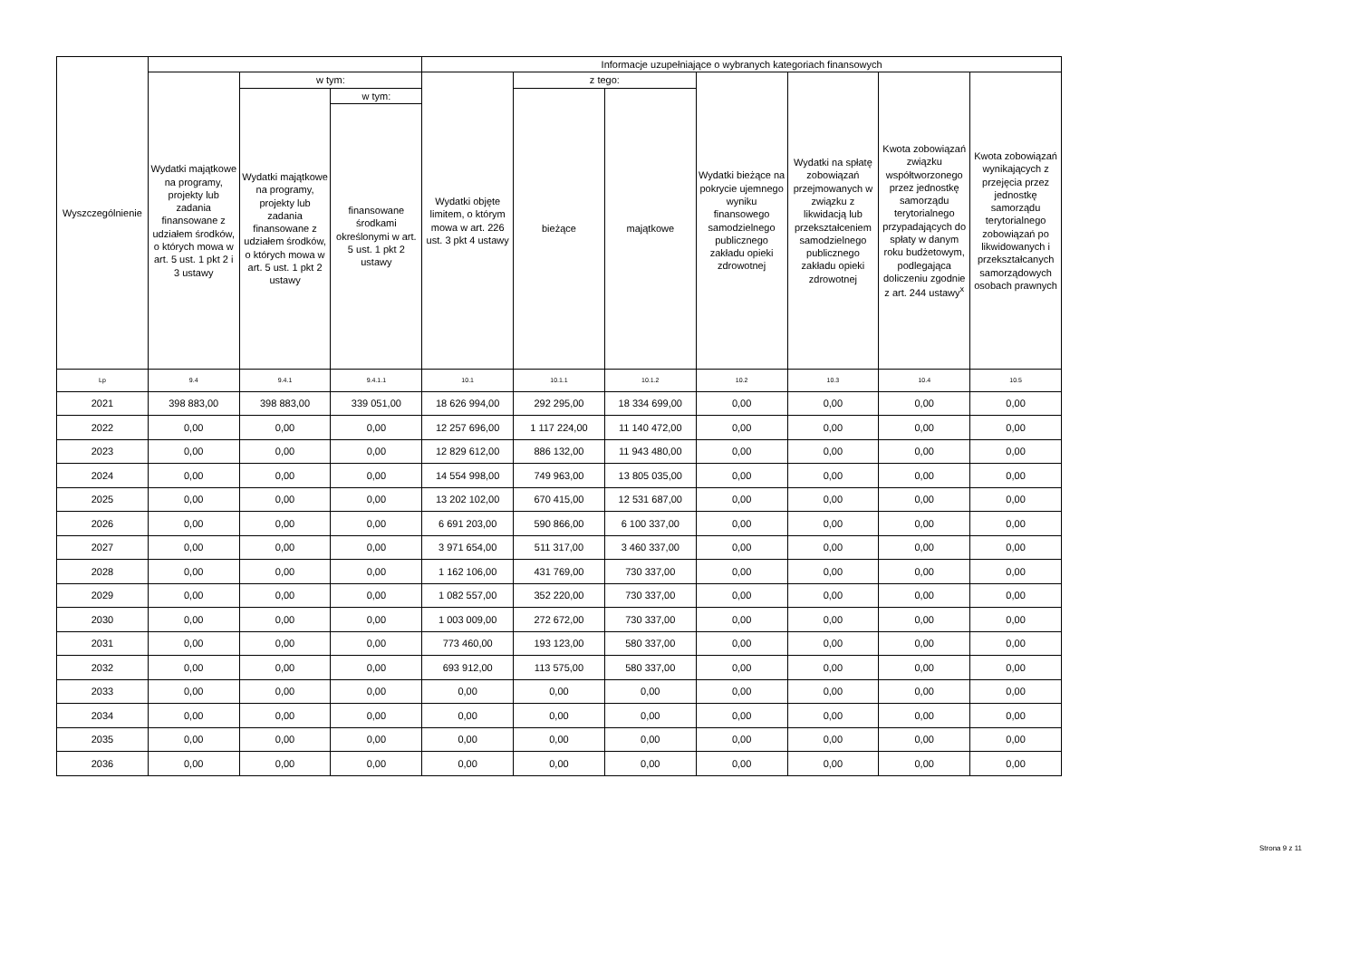| Wyszczególnienie | | | | Informacje uzupełniające o wybranych kategoriach finansowych | | | | | | |
| --- | --- | --- | --- | --- | --- | --- | --- | --- | --- | --- |
| | Wydatki majątkowe na programy, projekty lub zadania finansowane z udziałem środków, o których mowa w art. 5 ust. 1 pkt 2 i 3 ustawy | w tym: | | Wydatki objęte limitem, o którym mowa w art. 226 ust. 3 pkt 4 ustawy | z tego: | | Wydatki bieżące na pokrycie ujemnego wyniku finansowego samodzielnego publicznego zakładu opieki zdrowotnej | Wydatki na spłatę zobowiązań przejmowanych w związku z likwidacją lub przekształceniem samodzielnego publicznego zakładu opieki zdrowotnej | Kwota zobowiązań związku współtworzonego przez jednostkę samorządu terytorialnego przypadających do spłaty w danym roku budżetowym, podlegająca doliczeniu zgodnie z art. 244 ustawy<sup>x</sup> | Kwota zobowiązań wynikających z przejęcia przez jednostkę samorządu terytorialnego zobowiązań po likwidowanych i przekształcanych samorządowych osobach prawnych |
| | | Wydatki majątkowe na programy, projekty lub zadania finansowane z udziałem środków, o których mowa w art. 5 ust. 1 pkt 2 ustawy | w tym: | | bieżące | majątkowe | | | | |
| | | | finansowane środkami określonymi w art. 5 ust. 1 pkt 2 ustawy | | | | | | | |
| Lp | 9.4 | 9.4.1 | 9.4.1.1 | 10.1 | 10.1.1 | 10.1.2 | 10.2 | 10.3 | 10.4 | 10.5 |
| 2021 | 398 883,00 | 398 883,00 | 339 051,00 | 18 626 994,00 | 292 295,00 | 18 334 699,00 | 0,00 | 0,00 | 0,00 | 0,00 |
| 2022 | 0,00 | 0,00 | 0,00 | 12 257 696,00 | 1 117 224,00 | 11 140 472,00 | 0,00 | 0,00 | 0,00 | 0,00 |
| 2023 | 0,00 | 0,00 | 0,00 | 12 829 612,00 | 886 132,00 | 11 943 480,00 | 0,00 | 0,00 | 0,00 | 0,00 |
| 2024 | 0,00 | 0,00 | 0,00 | 14 554 998,00 | 749 963,00 | 13 805 035,00 | 0,00 | 0,00 | 0,00 | 0,00 |
| 2025 | 0,00 | 0,00 | 0,00 | 13 202 102,00 | 670 415,00 | 12 531 687,00 | 0,00 | 0,00 | 0,00 | 0,00 |
| 2026 | 0,00 | 0,00 | 0,00 | 6 691 203,00 | 590 866,00 | 6 100 337,00 | 0,00 | 0,00 | 0,00 | 0,00 |
| 2027 | 0,00 | 0,00 | 0,00 | 3 971 654,00 | 511 317,00 | 3 460 337,00 | 0,00 | 0,00 | 0,00 | 0,00 |
| 2028 | 0,00 | 0,00 | 0,00 | 1 162 106,00 | 431 769,00 | 730 337,00 | 0,00 | 0,00 | 0,00 | 0,00 |
| 2029 | 0,00 | 0,00 | 0,00 | 1 082 557,00 | 352 220,00 | 730 337,00 | 0,00 | 0,00 | 0,00 | 0,00 |
| 2030 | 0,00 | 0,00 | 0,00 | 1 003 009,00 | 272 672,00 | 730 337,00 | 0,00 | 0,00 | 0,00 | 0,00 |
| 2031 | 0,00 | 0,00 | 0,00 | 773 460,00 | 193 123,00 | 580 337,00 | 0,00 | 0,00 | 0,00 | 0,00 |
| 2032 | 0,00 | 0,00 | 0,00 | 693 912,00 | 113 575,00 | 580 337,00 | 0,00 | 0,00 | 0,00 | 0,00 |
| 2033 | 0,00 | 0,00 | 0,00 | 0,00 | 0,00 | 0,00 | 0,00 | 0,00 | 0,00 | 0,00 |
| 2034 | 0,00 | 0,00 | 0,00 | 0,00 | 0,00 | 0,00 | 0,00 | 0,00 | 0,00 | 0,00 |
| 2035 | 0,00 | 0,00 | 0,00 | 0,00 | 0,00 | 0,00 | 0,00 | 0,00 | 0,00 | 0,00 |
| 2036 | 0,00 | 0,00 | 0,00 | 0,00 | 0,00 | 0,00 | 0,00 | 0,00 | 0,00 | 0,00 |
Strona 9 z 11